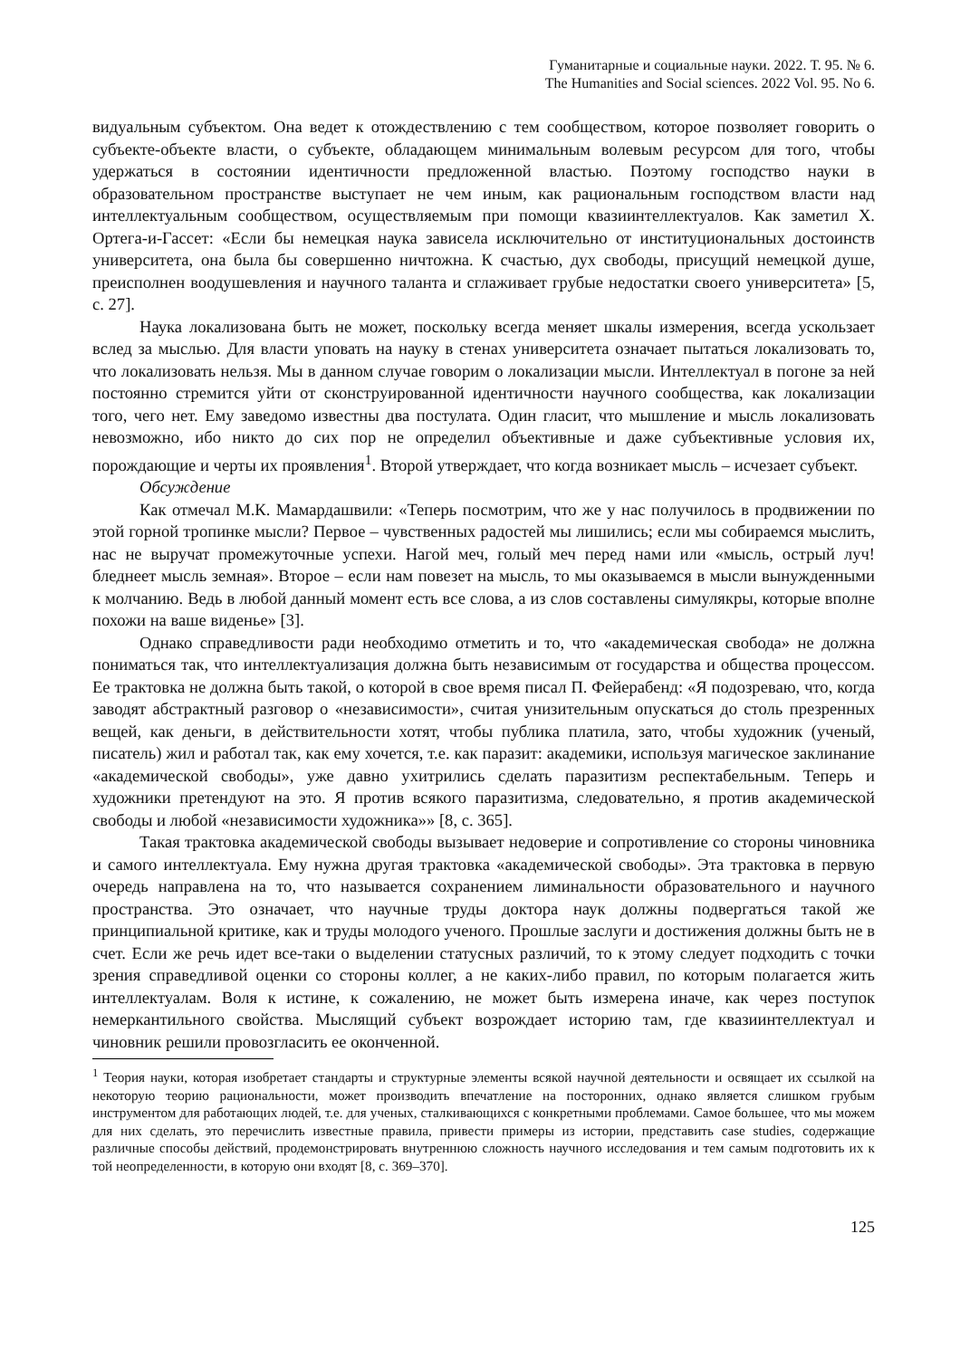Гуманитарные и социальные науки. 2022. Т. 95. № 6.
The Humanities and Social sciences. 2022 Vol. 95. No 6.
видуальным субъектом. Она ведет к отождествлению с тем сообществом, которое позволяет говорить о субъекте-объекте власти, о субъекте, обладающем минимальным волевым ресурсом для того, чтобы удержаться в состоянии идентичности предложенной властью. Поэтому господство науки в образовательном пространстве выступает не чем иным, как рациональным господством власти над интеллектуальным сообществом, осуществляемым при помощи квазиинтеллектуалов. Как заметил Х. Ортега-и-Гассет: «Если бы немецкая наука зависела исключительно от институциональных достоинств университета, она была бы совершенно ничтожна. К счастью, дух свободы, присущий немецкой душе, преисполнен воодушевления и научного таланта и сглаживает грубые недостатки своего университета» [5, с. 27].
Наука локализована быть не может, поскольку всегда меняет шкалы измерения, всегда ускользает вслед за мыслью. Для власти уповать на науку в стенах университета означает пытаться локализовать то, что локализовать нельзя. Мы в данном случае говорим о локализации мысли. Интеллектуал в погоне за ней постоянно стремится уйти от сконструированной идентичности научного сообщества, как локализации того, чего нет. Ему заведомо известны два постулата. Один гласит, что мышление и мысль локализовать невозможно, ибо никто до сих пор не определил объективные и даже субъективные условия их, порождающие и черты их проявления<sup>1</sup>. Второй утверждает, что когда возникает мысль – исчезает субъект.
Обсуждение
Как отмечал М.К. Мамардашвили: «Теперь посмотрим, что же у нас получилось в продвижении по этой горной тропинке мысли? Первое – чувственных радостей мы лишились; если мы собираемся мыслить, нас не выручат промежуточные успехи. Нагой меч, голый меч перед нами или «мысль, острый луч! бледнеет мысль земная». Второе – если нам повезет на мысль, то мы оказываемся в мысли вынужденными к молчанию. Ведь в любой данный момент есть все слова, а из слов составлены симулякры, которые вполне похожи на ваше виденье» [3].
Однако справедливости ради необходимо отметить и то, что «академическая свобода» не должна пониматься так, что интеллектуализация должна быть независимым от государства и общества процессом. Ее трактовка не должна быть такой, о которой в свое время писал П. Фейерабенд: «Я подозреваю, что, когда заводят абстрактный разговор о «независимости», считая унизительным опускаться до столь презренных вещей, как деньги, в действительности хотят, чтобы публика платила, зато, чтобы художник (ученый, писатель) жил и работал так, как ему хочется, т.е. как паразит: академики, используя магическое заклинание «академической свободы», уже давно ухитрились сделать паразитизм респектабельным. Теперь и художники претендуют на это. Я против всякого паразитизма, следовательно, я против академической свободы и любой «независимости художника»» [8, с. 365].
Такая трактовка академической свободы вызывает недоверие и сопротивление со стороны чиновника и самого интеллектуала. Ему нужна другая трактовка «академической свободы». Эта трактовка в первую очередь направлена на то, что называется сохранением лиминальности образовательного и научного пространства. Это означает, что научные труды доктора наук должны подвергаться такой же принципиальной критике, как и труды молодого ученого. Прошлые заслуги и достижения должны быть не в счет. Если же речь идет все-таки о выделении статусных различий, то к этому следует подходить с точки зрения справедливой оценки со стороны коллег, а не каких-либо правил, по которым полагается жить интеллектуалам. Воля к истине, к сожалению, не может быть измерена иначе, как через поступок немеркантильного свойства. Мыслящий субъект возрождает историю там, где квазиинтеллектуал и чиновник решили провозгласить ее оконченной.
<sup>1</sup> Теория науки, которая изобретает стандарты и структурные элементы всякой научной деятельности и освящает их ссылкой на некоторую теорию рациональности, может производить впечатление на посторонних, однако является слишком грубым инструментом для работающих людей, т.е. для ученых, сталкивающихся с конкретными проблемами. Самое большее, что мы можем для них сделать, это перечислить известные правила, привести примеры из истории, представить case studies, содержащие различные способы действий, продемонстрировать внутреннюю сложность научного исследования и тем самым подготовить их к той неопределенности, в которую они входят [8, с. 369–370].
125